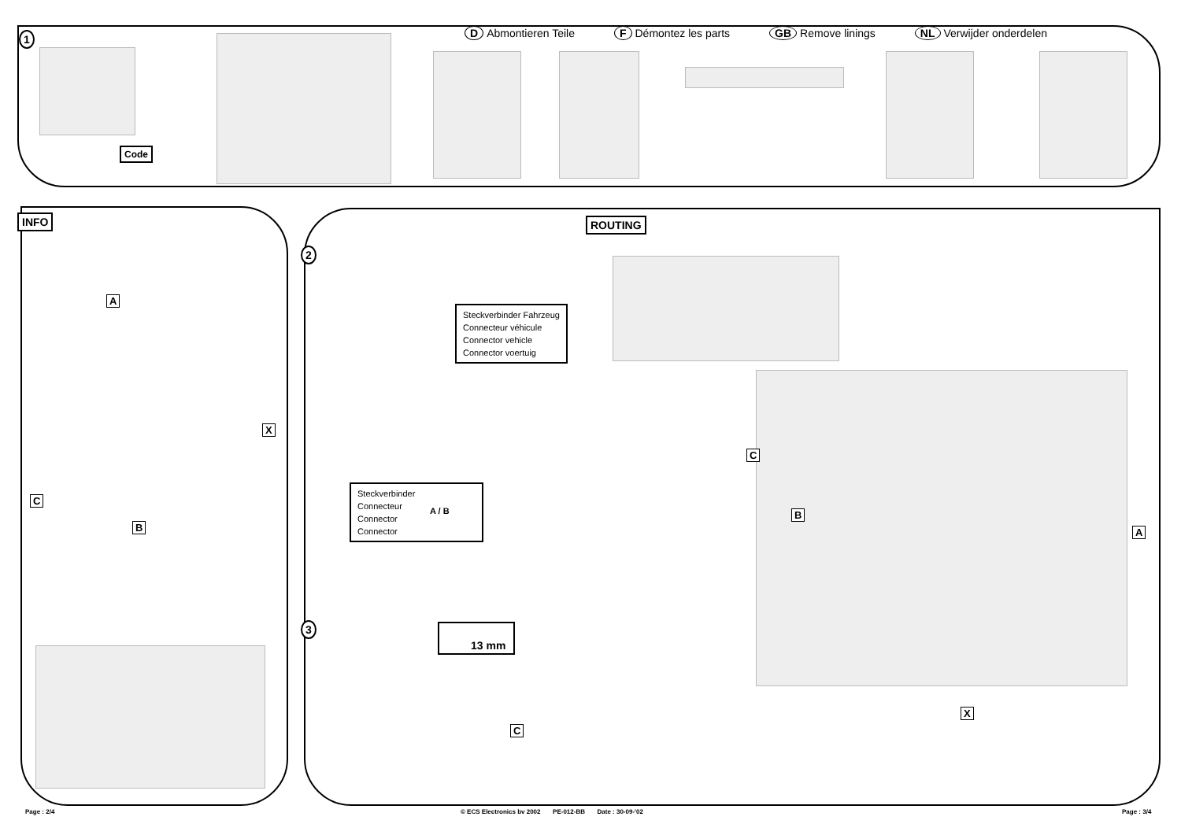D Abmontieren Teile F Démontez les parts GB Remove linings NL Verwijder onderdelen
1
Code
INFO
A
X
C
B
2
ROUTING
Steckverbinder Fahrzeug
Connecteur véhicule
Connector vehicle
Connector voertuig
Steckverbinder
Connecteur
Connector
Connector
A / B
3 13 mm
C
C
B
A
X
Page : 2/4
© ECS Electronics bv 2002 PE-012-BB Date : 30-09-'02
Page : 3/4